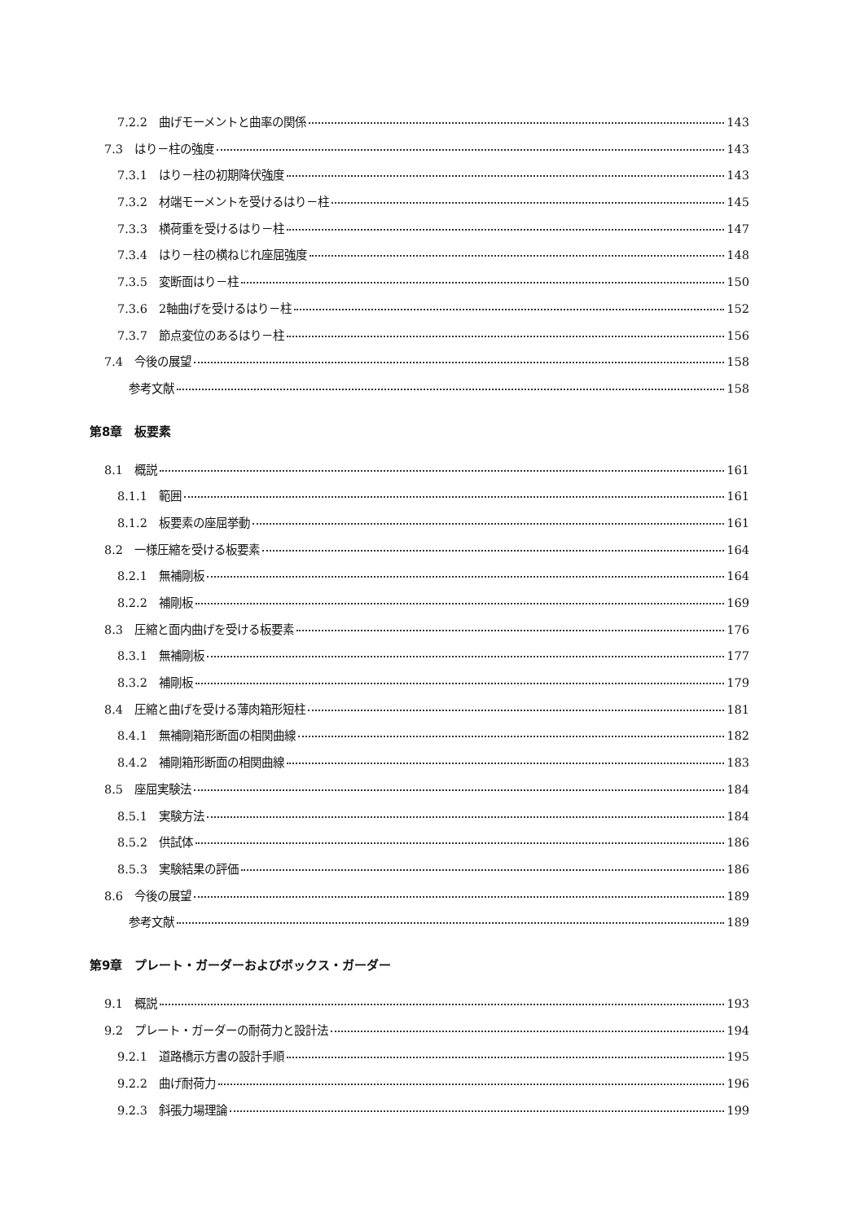7.2.2　曲げモーメントと曲率の関係 143
7.3　はり－柱の強度 143
7.3.1　はり－柱の初期降伏強度 143
7.3.2　材端モーメントを受けるはり－柱 145
7.3.3　横荷重を受けるはり－柱 147
7.3.4　はり－柱の横ねじれ座屈強度 148
7.3.5　変断面はり－柱 150
7.3.6　2軸曲げを受けるはり－柱 152
7.3.7　節点変位のあるはり－柱 156
7.4　今後の展望 158
参考文献 158
第8章　板要素
8.1　概説 161
8.1.1　範囲 161
8.1.2　板要素の座屈挙動 161
8.2　一様圧縮を受ける板要素 164
8.2.1　無補剛板 164
8.2.2　補剛板 169
8.3　圧縮と面内曲げを受ける板要素 176
8.3.1　無補剛板 177
8.3.2　補剛板 179
8.4　圧縮と曲げを受ける薄肉箱形短柱 181
8.4.1　無補剛箱形断面の相関曲線 182
8.4.2　補剛箱形断面の相関曲線 183
8.5　座屈実験法 184
8.5.1　実験方法 184
8.5.2　供試体 186
8.5.3　実験結果の評価 186
8.6　今後の展望 189
参考文献 189
第9章　プレート・ガーダーおよびボックス・ガーダー
9.1　概説 193
9.2　プレート・ガーダーの耐荷力と設計法 194
9.2.1　道路橋示方書の設計手順 195
9.2.2　曲げ耐荷力 196
9.2.3　斜張力場理論 199